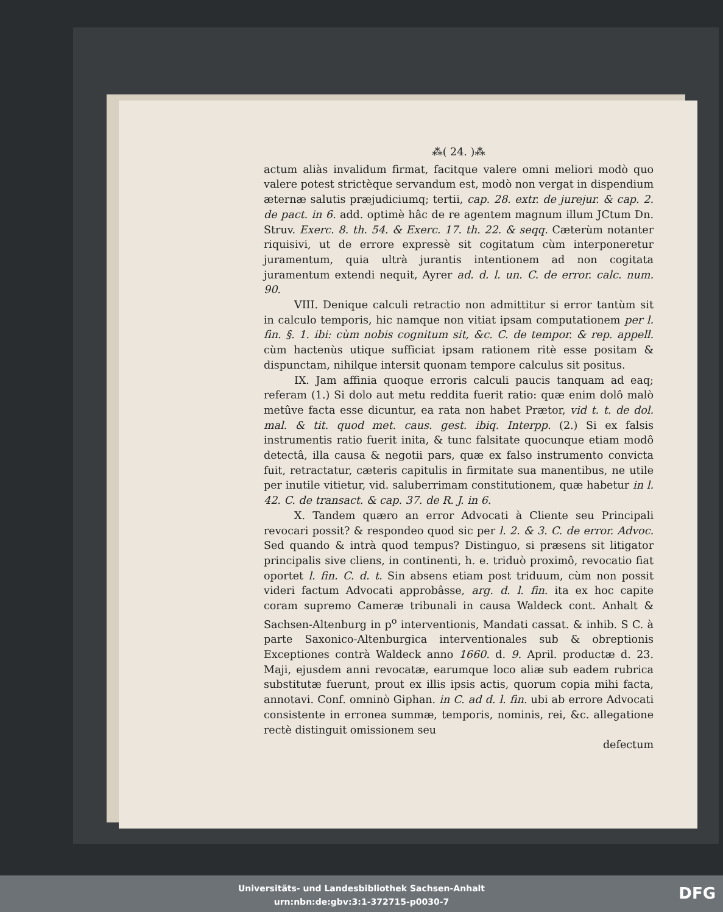⁂( 24. )⁂
actum aliàs invalidum firmat, facitque valere omni meliori modò quo valere potest strictèque servandum est, modò non vergat in dispendium æternæ salutis præjudiciumq; tertii, cap. 28. extr. de jurejur. & cap. 2. de pact. in 6. add. optimè hâc de re agentem magnum illum JCtum Dn. Struv. Exerc. 8. th. 54. & Exerc. 17. th. 22. & seqq. Cæterùm notanter riquisivi, ut de errore expressè sit cogitatum cùm interponeretur juramentum, quia ultrà jurantis intentionem ad non cogitata juramentum extendi nequit, Ayrer ad. d. l. un. C. de error. calc. num. 90.
VIII. Denique calculi retractio non admittitur si error tantùm sit in calculo temporis, hic namque non vitiat ipsam computationem per l. fin. §. 1. ibi: cùm nobis cognitum sit, &c. C. de tempor. & rep. appell. cùm hactenùs utique sufficiat ipsam rationem ritè esse positam & dispunctam, nihilque intersit quonam tempore calculus sit positus.
IX. Jam affinia quoque erroris calculi paucis tanquam ad eaq; referam (1.) Si dolo aut metu reddita fuerit ratio: quæ enim dolô malò metûve facta esse dicuntur, ea rata non habet Prætor, vid t. t. de dol. mal. & tit. quod met. caus. gest. ibiq. Interpp. (2.) Si ex falsis instrumentis ratio fuerit inita, & tunc falsitate quocunque etiam modô detectâ, illa causa & negotii pars, quæ ex falso instrumento convicta fuit, retractatur, cæteris capitulis in firmitate sua manentibus, ne utile per inutile vitietur, vid. saluberrimam constitutionem, quæ habetur in l. 42. C. de transact. & cap. 37. de R. J. in 6.
X. Tandem quæro an error Advocati à Cliente seu Principali revocari possit? & respondeo quod sic per l. 2. & 3. C. de error. Advoc. Sed quando & intrà quod tempus? Distinguo, si præsens sit litigator principalis sive cliens, in continenti, h. e. triduò proximô, revocatio fiat oportet l. fin. C. d. t. Sin absens etiam post triduum, cùm non possit videri factum Advocati approbâsse, arg. d. l. fin. ita ex hoc capite coram supremo Cameræ tribunali in causa Waldeck cont. Anhalt & Sachsen-Altenburg in p<sup>o</sup> interventionis, Mandati cassat. & inhib. S C. à parte Saxonico-Altenburgica interventionales sub & obreptionis Exceptiones contrà Waldeck anno 1660. d. 9. April. productæ d. 23. Maji, ejusdem anni revocatæ, earumque loco aliæ sub eadem rubrica substitutæ fuerunt, prout ex illis ipsis actis, quorum copia mihi facta, annotavi. Conf. omninò Giphan. in C. ad d. l. fin. ubi ab errore Advocati consistente in erronea summæ, temporis, nominis, rei, &c. allegatione rectè distinguit omissionem seu
defectum
Universitäts- und Landesbibliothek Sachsen-Anhalt
urn:nbn:de:gbv:3:1-372715-p0030-7
DFG